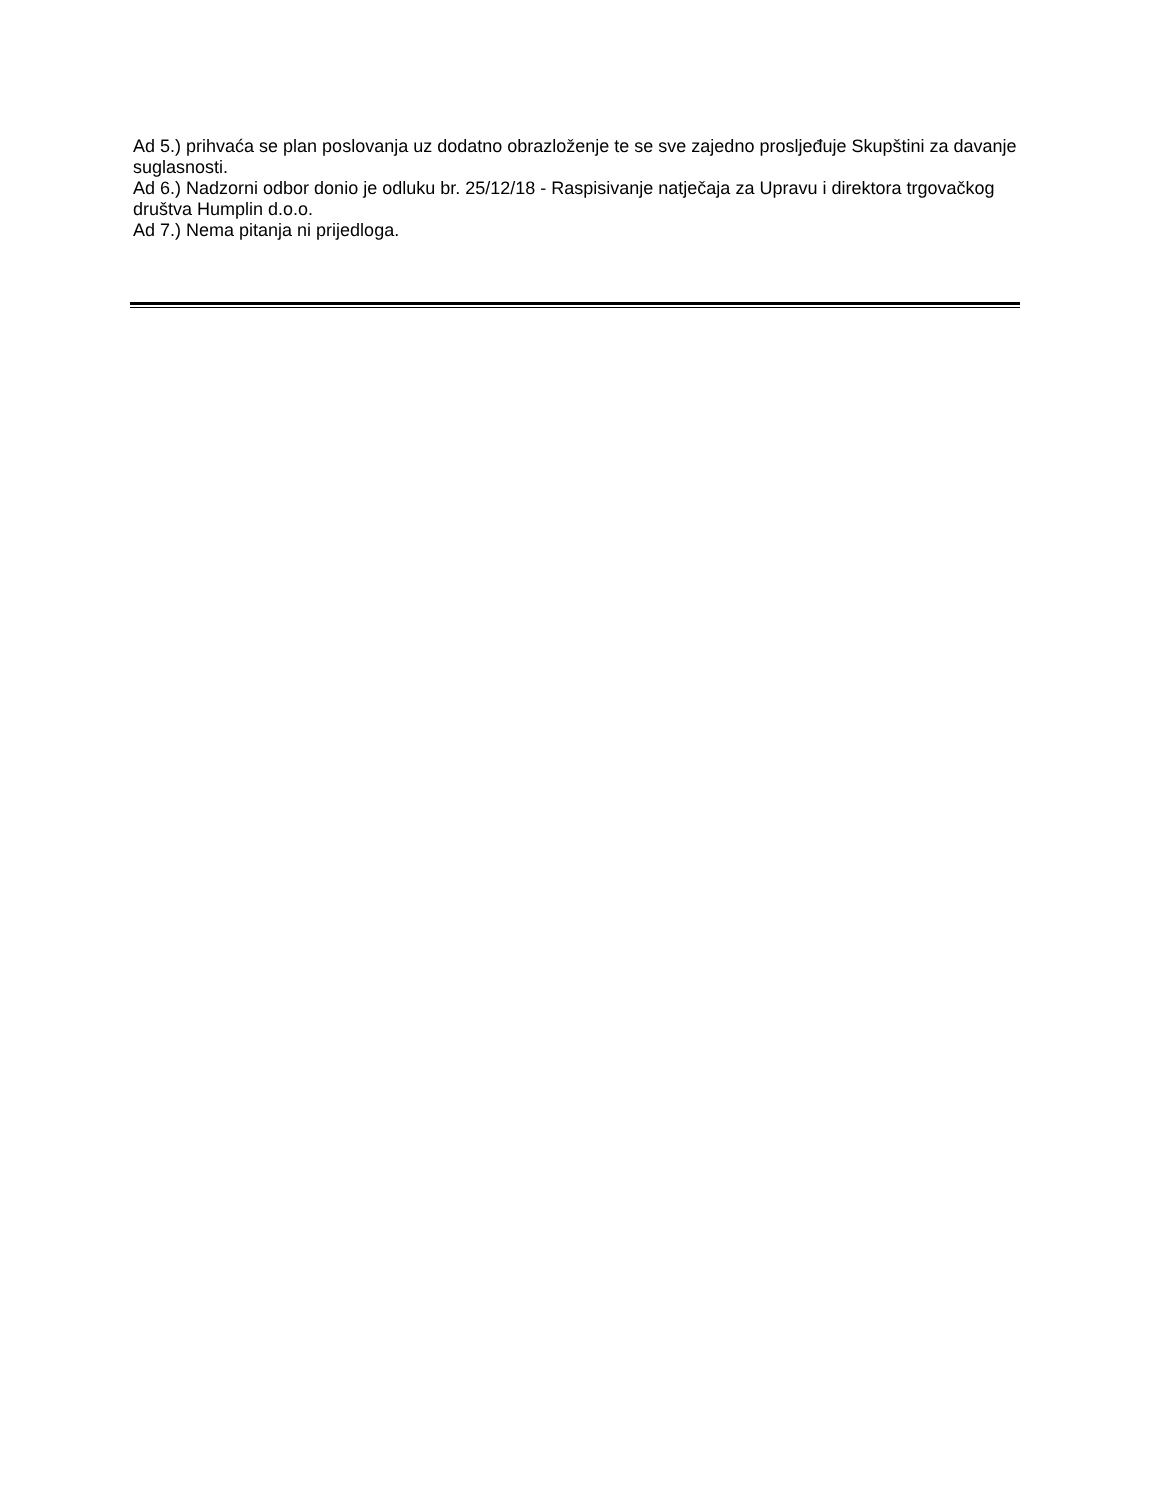Ad 5.) prihvaća se plan poslovanja uz dodatno obrazloženje te se sve zajedno prosljeđuje Skupštini za davanje suglasnosti.
Ad 6.) Nadzorni odbor donio je odluku br. 25/12/18 - Raspisivanje natječaja za Upravu i direktora trgovačkog društva Humplin d.o.o.
Ad 7.) Nema pitanja ni prijedloga.